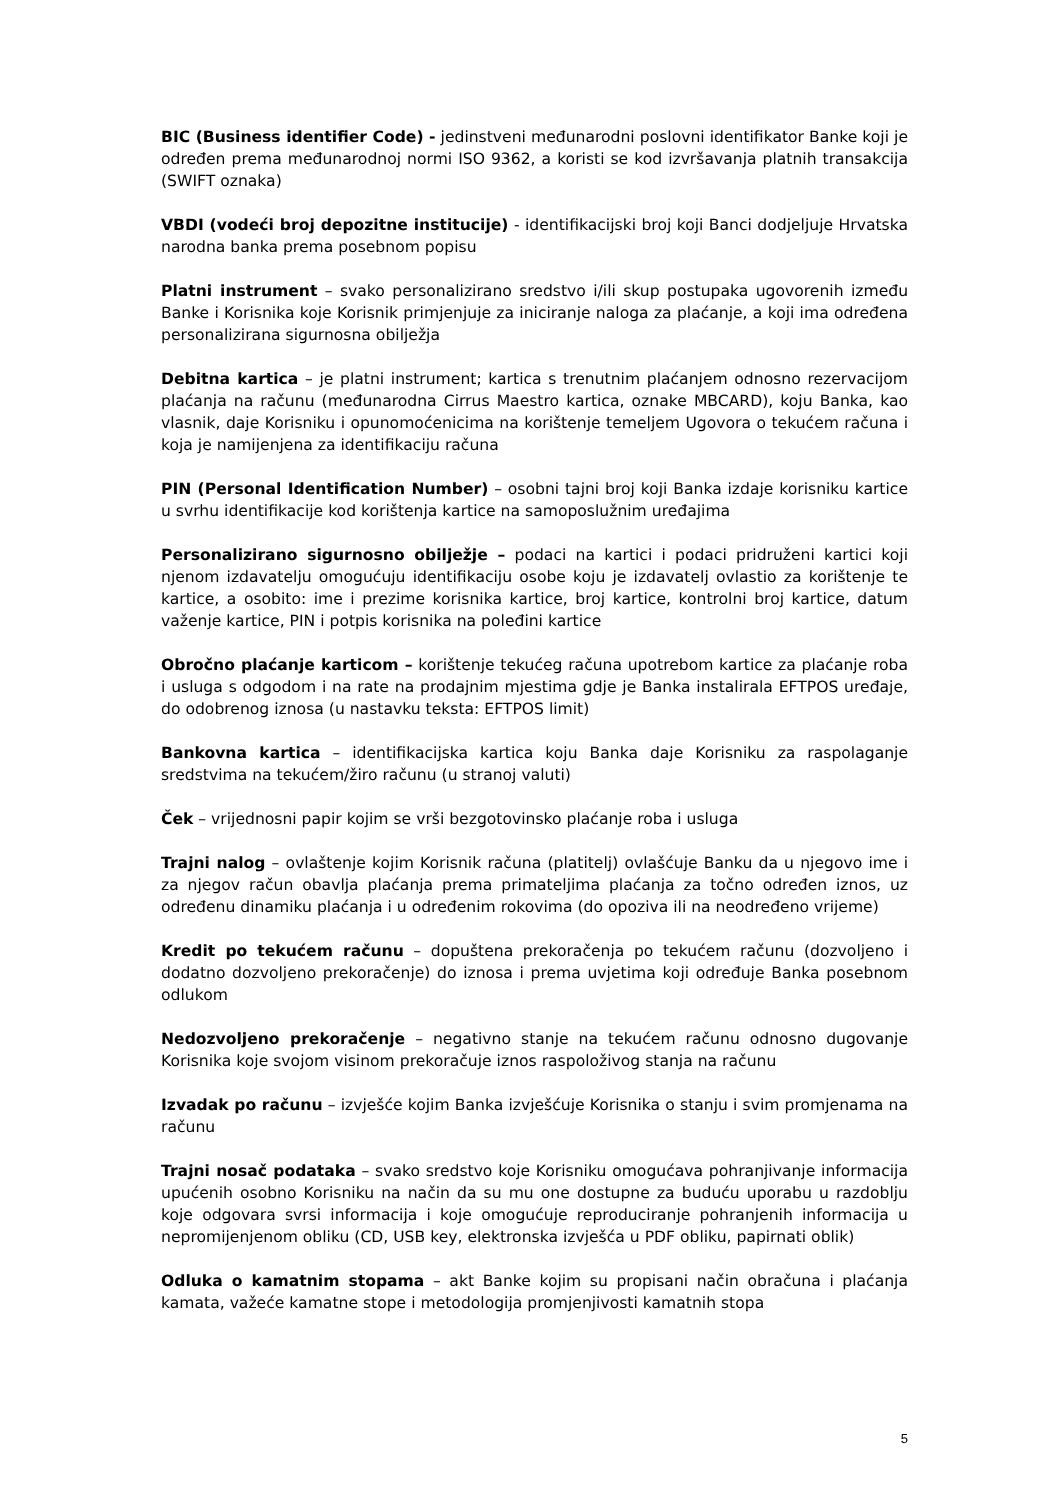BIC (Business identifier Code) - jedinstveni međunarodni poslovni identifikator Banke koji je određen prema međunarodnoj normi ISO 9362, a koristi se kod izvršavanja platnih transakcija (SWIFT oznaka)
VBDI (vodeći broj depozitne institucije) - identifikacijski broj koji Banci dodjeljuje Hrvatska narodna banka prema posebnom popisu
Platni instrument – svako personalizirano sredstvo i/ili skup postupaka ugovorenih između Banke i Korisnika koje Korisnik primjenjuje za iniciranje naloga za plaćanje, a koji ima određena personalizirana sigurnosna obilježja
Debitna kartica – je platni instrument; kartica s trenutnim plaćanjem odnosno rezervacijom plaćanja na računu (međunarodna Cirrus Maestro kartica, oznake MBCARD), koju Banka, kao vlasnik, daje Korisniku i opunomoćenicima na korištenje temeljem Ugovora o tekućem računa i koja je namijenjena za identifikaciju računa
PIN (Personal Identification Number) – osobni tajni broj koji Banka izdaje korisniku kartice u svrhu identifikacije kod korištenja kartice na samoposlužnim uređajima
Personalizirano sigurnosno obilježje – podaci na kartici i podaci pridruženi kartici koji njenom izdavatelju omogućuju identifikaciju osobe koju je izdavatelj ovlastio za korištenje te kartice, a osobito: ime i prezime korisnika kartice, broj kartice, kontrolni broj kartice, datum važenje kartice, PIN i potpis korisnika na poleđini kartice
Obročno plaćanje karticom – korištenje tekućeg računa upotrebom kartice za plaćanje roba i usluga s odgodom i na rate na prodajnim mjestima gdje je Banka instalirala EFTPOS uređaje, do odobrenog iznosa (u nastavku teksta: EFTPOS limit)
Bankovna kartica – identifikacijska kartica koju Banka daje Korisniku za raspolaganje sredstvima na tekućem/žiro računu (u stranoj valuti)
Ček – vrijednosni papir kojim se vrši bezgotovinsko plaćanje roba i usluga
Trajni nalog – ovlaštenje kojim Korisnik računa (platitelj) ovlašćuje Banku da u njegovo ime i za njegov račun obavlja plaćanja prema primateljima plaćanja za točno određen iznos, uz određenu dinamiku plaćanja i u određenim rokovima (do opoziva ili na neodređeno vrijeme)
Kredit po tekućem računu – dopuštena prekoračenja po tekućem računu (dozvoljeno i dodatno dozvoljeno prekoračenje) do iznosa i prema uvjetima koji određuje Banka posebnom odlukom
Nedozvoljeno prekoračenje – negativno stanje na tekućem računu odnosno dugovanje Korisnika koje svojom visinom prekoračuje iznos raspoloživog stanja na računu
Izvadak po računu – izvješće kojim Banka izvješćuje Korisnika o stanju i svim promjenama na računu
Trajni nosač podataka – svako sredstvo koje Korisniku omogućava pohranjivanje informacija upućenih osobno Korisniku na način da su mu one dostupne za buduću uporabu u razdoblju koje odgovara svrsi informacija i koje omogućuje reproduciranje pohranjenih informacija u nepromijenjenom obliku (CD, USB key, elektronska izvješća u PDF obliku, papirnati oblik)
Odluka o kamatnim stopama – akt Banke kojim su propisani način obračuna i plaćanja kamata, važeće kamatne stope i metodologija promjenjivosti kamatnih stopa
5